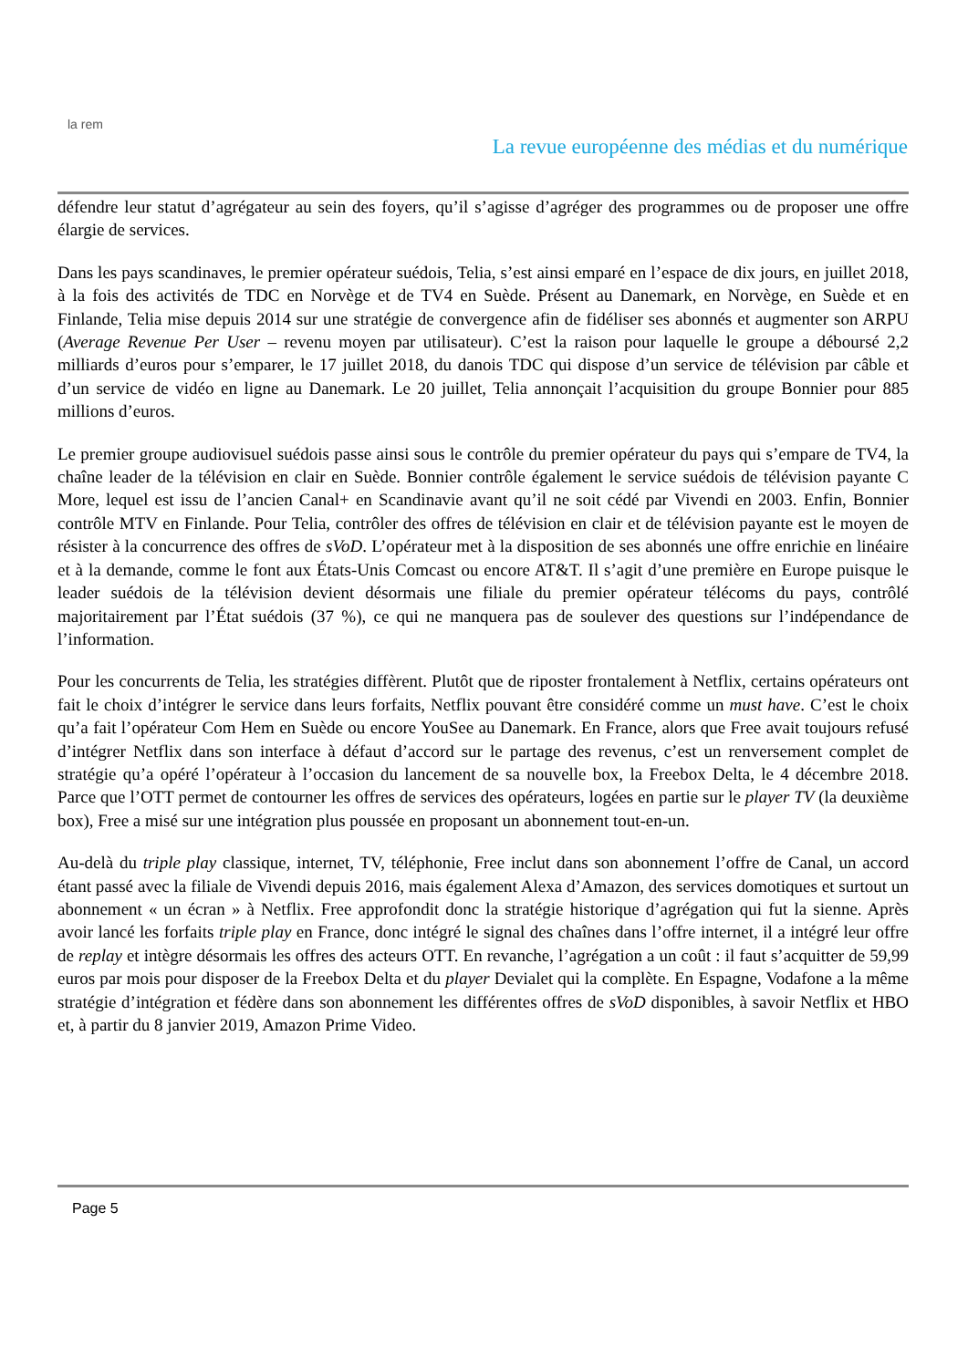la rem
La revue européenne des médias et du numérique
défendre leur statut d’agrégateur au sein des foyers, qu’il s’agisse d’agréger des programmes ou de proposer une offre élargie de services.
Dans les pays scandinaves, le premier opérateur suédois, Telia, s’est ainsi emparé en l’espace de dix jours, en juillet 2018, à la fois des activités de TDC en Norvège et de TV4 en Suède. Présent au Danemark, en Norvège, en Suède et en Finlande, Telia mise depuis 2014 sur une stratégie de convergence afin de fidéliser ses abonnés et augmenter son ARPU (Average Revenue Per User – revenu moyen par utilisateur). C’est la raison pour laquelle le groupe a déboursé 2,2 milliards d’euros pour s’emparer, le 17 juillet 2018, du danois TDC qui dispose d’un service de télévision par câble et d’un service de vidéo en ligne au Danemark. Le 20 juillet, Telia annonçait l’acquisition du groupe Bonnier pour 885 millions d’euros.
Le premier groupe audiovisuel suédois passe ainsi sous le contrôle du premier opérateur du pays qui s’empare de TV4, la chaîne leader de la télévision en clair en Suède. Bonnier contrôle également le service suédois de télévision payante C More, lequel est issu de l’ancien Canal+ en Scandinavie avant qu’il ne soit cédé par Vivendi en 2003. Enfin, Bonnier contrôle MTV en Finlande. Pour Telia, contrôler des offres de télévision en clair et de télévision payante est le moyen de résister à la concurrence des offres de sVoD. L’opérateur met à la disposition de ses abonnés une offre enrichie en linéaire et à la demande, comme le font aux États-Unis Comcast ou encore AT&T. Il s’agit d’une première en Europe puisque le leader suédois de la télévision devient désormais une filiale du premier opérateur télécoms du pays, contrôlé majoritairement par l’État suédois (37 %), ce qui ne manquera pas de soulever des questions sur l’indépendance de l’information.
Pour les concurrents de Telia, les stratégies diffèrent. Plutôt que de riposter frontalement à Netflix, certains opérateurs ont fait le choix d’intégrer le service dans leurs forfaits, Netflix pouvant être considéré comme un must have. C’est le choix qu’a fait l’opérateur Com Hem en Suède ou encore YouSee au Danemark. En France, alors que Free avait toujours refusé d’intégrer Netflix dans son interface à défaut d’accord sur le partage des revenus, c’est un renversement complet de stratégie qu’a opéré l’opérateur à l’occasion du lancement de sa nouvelle box, la Freebox Delta, le 4 décembre 2018. Parce que l’OTT permet de contourner les offres de services des opérateurs, logées en partie sur le player TV (la deuxième box), Free a misé sur une intégration plus poussée en proposant un abonnement tout-en-un.
Au-delà du triple play classique, internet, TV, téléphonie, Free inclut dans son abonnement l’offre de Canal, un accord étant passé avec la filiale de Vivendi depuis 2016, mais également Alexa d’Amazon, des services domotiques et surtout un abonnement « un écran » à Netflix. Free approfondit donc la stratégie historique d’agrégation qui fut la sienne. Après avoir lancé les forfaits triple play en France, donc intégré le signal des chaînes dans l’offre internet, il a intégré leur offre de replay et intègre désormais les offres des acteurs OTT. En revanche, l’agrégation a un coût : il faut s’acquitter de 59,99 euros par mois pour disposer de la Freebox Delta et du player Devialet qui la complète. En Espagne, Vodafone a la même stratégie d’intégration et fédère dans son abonnement les différentes offres de sVoD disponibles, à savoir Netflix et HBO et, à partir du 8 janvier 2019, Amazon Prime Video.
Page 5